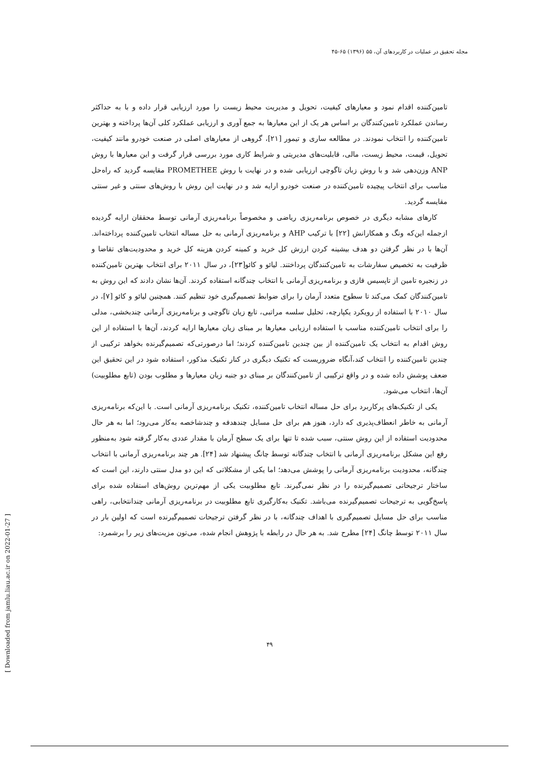مجله تحقیق در عملیات در کاربردهای آن، ۵۵ (۱۳۹۶) ۶۵-۴۵
تامین‌کننده اقدام نمود و معیارهای کیفیت، تحویل و مدیریت محیط زیست را مورد ارزیابی قرار داده و با به حداکثر رساندن عملکرد تامین‌کنندگان بر اساس هر یک از این معیارها به جمع آوری و ارزیابی عملکرد کلی آن‌ها پرداخته و بهترین تامین‌کننده را انتخاب نمودند. در مطالعه ساری و تیمور [۲۱]، گروهی از معیارهای اصلی در صنعت خودرو مانند کیفیت، تحویل، قیمت، محیط زیست، مالی، قابلیت‌های مدیریتی و شرایط کاری مورد بررسی قرار گرفت و این معیارها با روش ANP وزن‌دهی شد و با روش زبان تاگوچی ارزیابی شده و در نهایت با روش PROMETHEE مقایسه گردید که راه‌حل مناسب برای انتخاب پیچیده تامین‌کننده در صنعت خودرو ارایه شد و در نهایت این روش با روش‌های سنتی و غیر سنتی مقایسه گردید.
کارهای مشابه دیگری در خصوص برنامه‌ریزی ریاضی و مخصوصاً برنامه‌ریزی آرمانی توسط محققان ارایه گردیده ازجمله این‌که ونگ و همکارانش [۲۲] با ترکیب AHP و برنامه‌ریزی آرمانی به حل مساله انتخاب تامین‌کننده پرداخته‌اند. آن‌ها با در نظر گرفتن دو هدف بیشینه کردن ارزش کل خرید و کمینه کردن هزینه کل خرید و محدودیت‌های تقاضا و ظرفیت به تخصیص سفارشات به تامین‌کنندگان پرداختند. لیائو و کائو[۲۳]، در سال ۲۰۱۱ برای انتخاب بهترین تامین‌کننده در زنجیره تامین از تاپسیس فازی و برنامه‌ریزی آرمانی با انتخاب چندگانه استفاده کردند. آن‌ها نشان دادند که این روش به تامین‌کنندگان کمک می‌کند تا سطوح متعدد آرمان را برای ضوابط تصمیم‌گیری خود تنظیم کنند. همچنین لیائو و کائو [۷]، در سال ۲۰۱۰ با استفاده از رویکرد یکپارچه، تحلیل سلسه مراتبی، تابع زیان تاگوچی و برنامه‌ریزی آرمانی چندبخشی، مدلی را برای انتخاب تامین‌کننده مناسب با استفاده ارزیابی معیارها بر مبنای زیان معیارها ارایه کردند، آن‌ها با استفاده از این روش اقدام به انتخاب یک تامین‌کننده از بین چندین تامین‌کننده کردند؛ اما درصورتی‌که تصمیم‌گیرنده بخواهد ترکیبی از چندین تامین‌کننده را انتخاب کند،آنگاه ضروریست که تکنیک دیگری در کنار تکنیک مذکور، استفاده شود در این تحقیق این ضعف پوشش داده شده و در واقع ترکیبی از تامین‌کنندگان بر مبنای دو جنبه زیان معیارها و مطلوب بودن (تابع مطلوبیت) آن‌ها، انتخاب می‌شود.
یکی از تکنیک‌های پرکاربرد برای حل مساله انتخاب تامین‌کننده، تکنیک برنامه‌ریزی آرمانی است. با این‌که برنامه‌ریزی آرمانی به خاطر انعطاف‌پذیری که دارد، هنوز هم برای حل مسایل چندهدفه و چندشاخصه به‌کار می‌رود؛ اما به هر حال محدودیت استفاده از این روش سنتی، سبب شده تا تنها برای یک سطح آرمان با مقدار عددی به‌کار گرفته شود به‌منظور رفع این مشکل برنامه‌ریزی آرمانی با انتخاب چندگانه توسط چانگ پیشنهاد شد [۲۴]. هر چند برنامه‌ریزی آرمانی با انتخاب چندگانه، محدودیت برنامه‌ریزی آرمانی را پوشش می‌دهد؛ اما یکی از مشکلاتی که این دو مدل سنتی دارند، این است که ساختار ترجیحاتی تصمیم‌گیرنده را در نظر نمی‌گیرند. تابع مطلوبیت یکی از مهم‌ترین روش‌های استفاده شده برای پاسخ‌گویی به ترجیحات تصمیم‌گیرنده می‌باشد. تکنیک به‌کارگیری تابع مطلوبیت در برنامه‌ریزی آرمانی چندانتخابی، راهی مناسب برای حل مسایل تصمیم‌گیری با اهداف چندگانه، با در نظر گرفتن ترجیحات تصمیم‌گیرنده است که اولین بار در سال ۲۰۱۱ توسط چانگ [۲۴] مطرح شد. به هر حال در رابطه با پژوهش انجام شده، می‌تون مزیت‌های زیر را برشمرد:
۴۹
[ Downloaded from jamlu.liau.ac.ir on 2022-01-27 ]